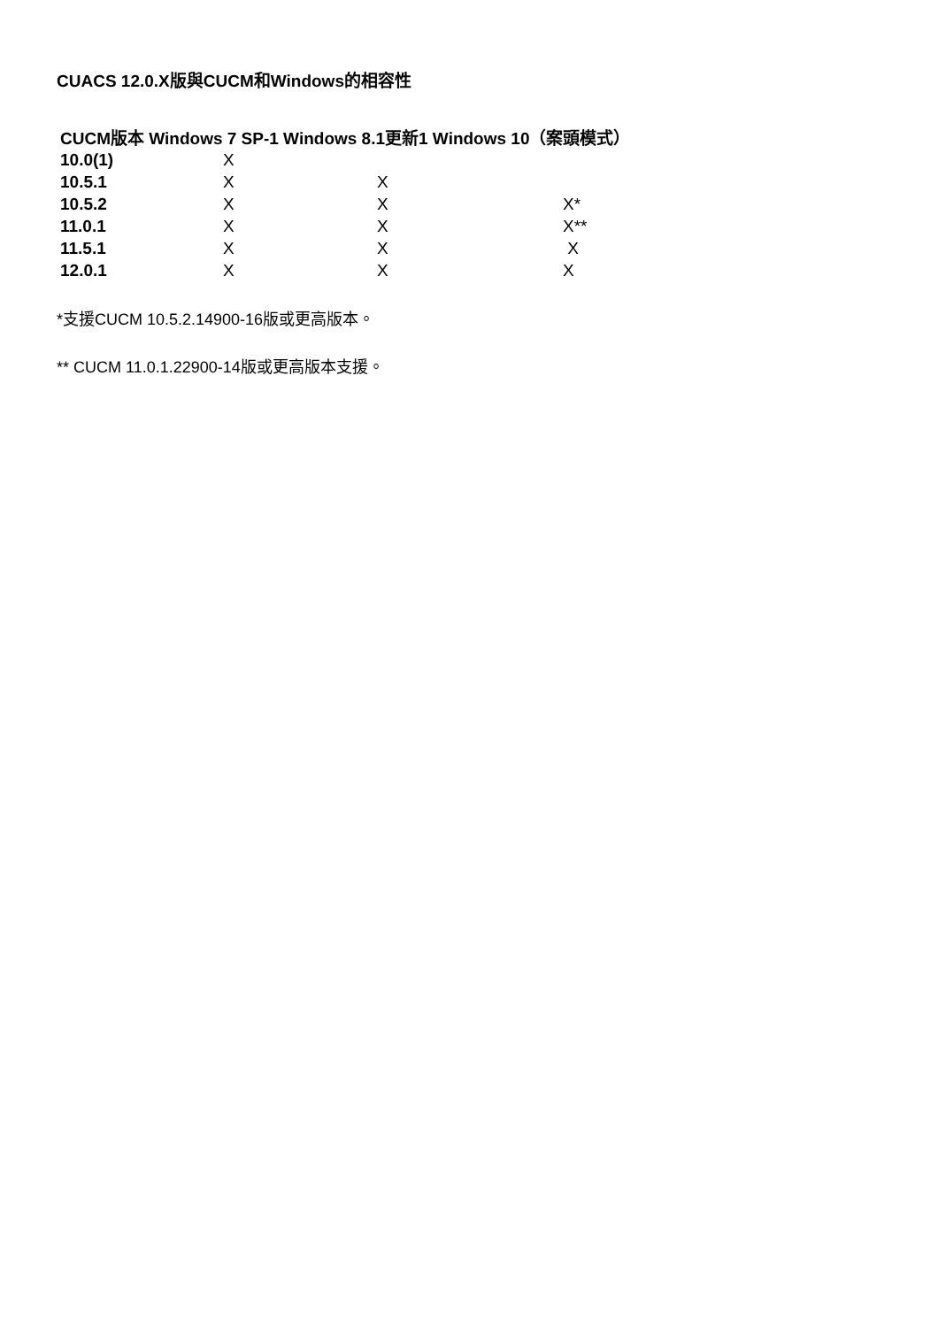CUACS 12.0.X版與CUCM和Windows的相容性
| CUCM版本 Windows 7 SP-1 Windows 8.1更新1 Windows 10（案頭模式） | | | |
| --- | --- | --- | --- |
| 10.0(1) | X | | |
| 10.5.1 | X | X | |
| 10.5.2 | X | X | X* |
| 11.0.1 | X | X | X** |
| 11.5.1 | X | X | X |
| 12.0.1 | X | X | X |
*支援CUCM 10.5.2.14900-16版或更高版本。
** CUCM 11.0.1.22900-14版或更高版本支援。